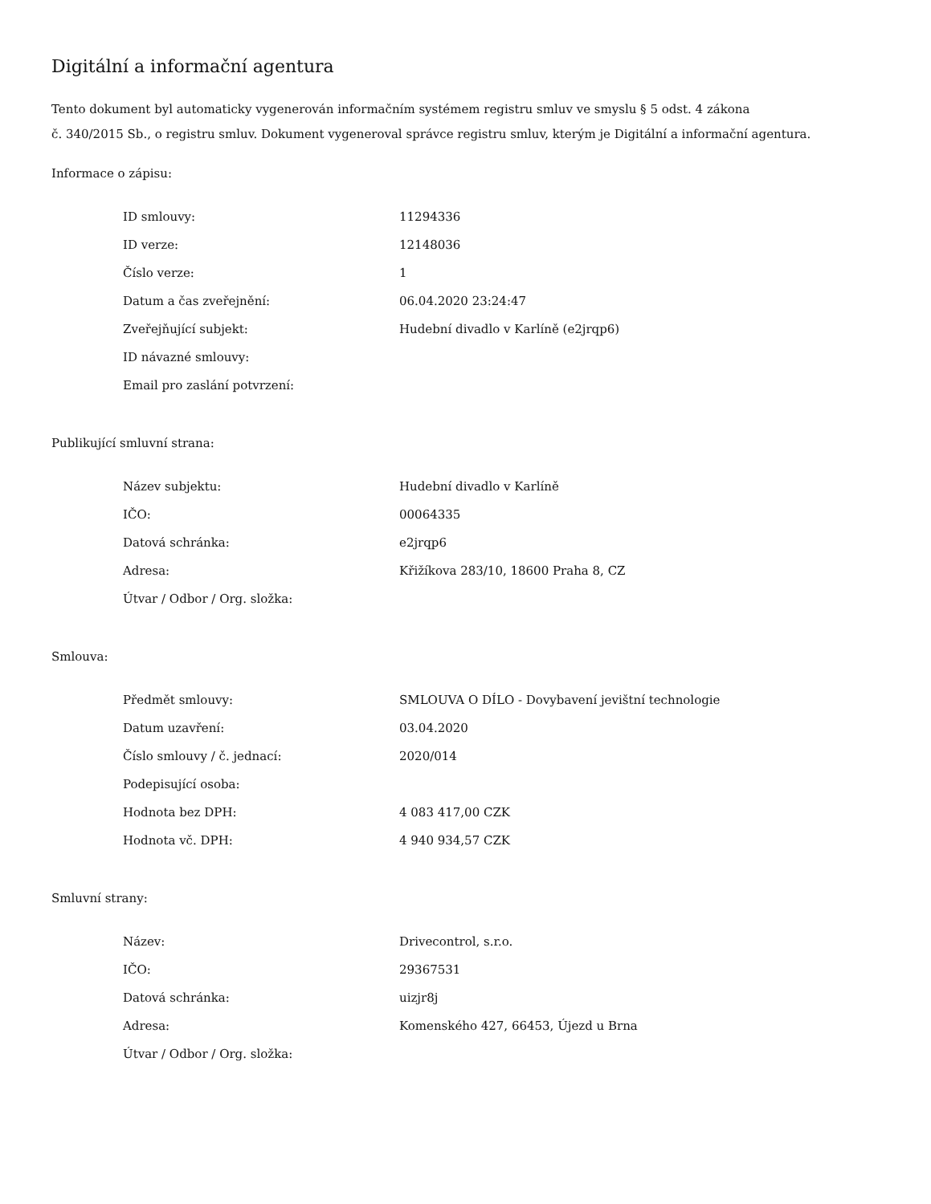Digitální a informační agentura
Tento dokument byl automaticky vygenerován informačním systémem registru smluv ve smyslu § 5 odst. 4 zákona
č. 340/2015 Sb., o registru smluv. Dokument vygeneroval správce registru smluv, kterým je Digitální a informační agentura.
Informace o zápisu:
| ID smlouvy: | 11294336 |
| ID verze: | 12148036 |
| Číslo verze: | 1 |
| Datum a čas zveřejnění: | 06.04.2020 23:24:47 |
| Zveřejňující subjekt: | Hudební divadlo v Karlíně (e2jrqp6) |
| ID návazné smlouvy: | |
| Email pro zaslání potvrzení: | |
Publikující smluvní strana:
| Název subjektu: | Hudební divadlo v Karlíně |
| IČO: | 00064335 |
| Datová schránka: | e2jrqp6 |
| Adresa: | Křižíkova 283/10, 18600 Praha 8, CZ |
| Útvar / Odbor / Org. složka: | |
Smlouva:
| Předmět smlouvy: | SMLOUVA O DÍLO - Dovybavení jevištní technologie |
| Datum uzavření: | 03.04.2020 |
| Číslo smlouvy / č. jednací: | 2020/014 |
| Podepisující osoba: | |
| Hodnota bez DPH: | 4 083 417,00 CZK |
| Hodnota vč. DPH: | 4 940 934,57 CZK |
Smluvní strany:
| Název: | Drivecontrol, s.r.o. |
| IČO: | 29367531 |
| Datová schránka: | uizjr8j |
| Adresa: | Komenského 427, 66453, Újezd u Brna |
| Útvar / Odbor / Org. složka: | |